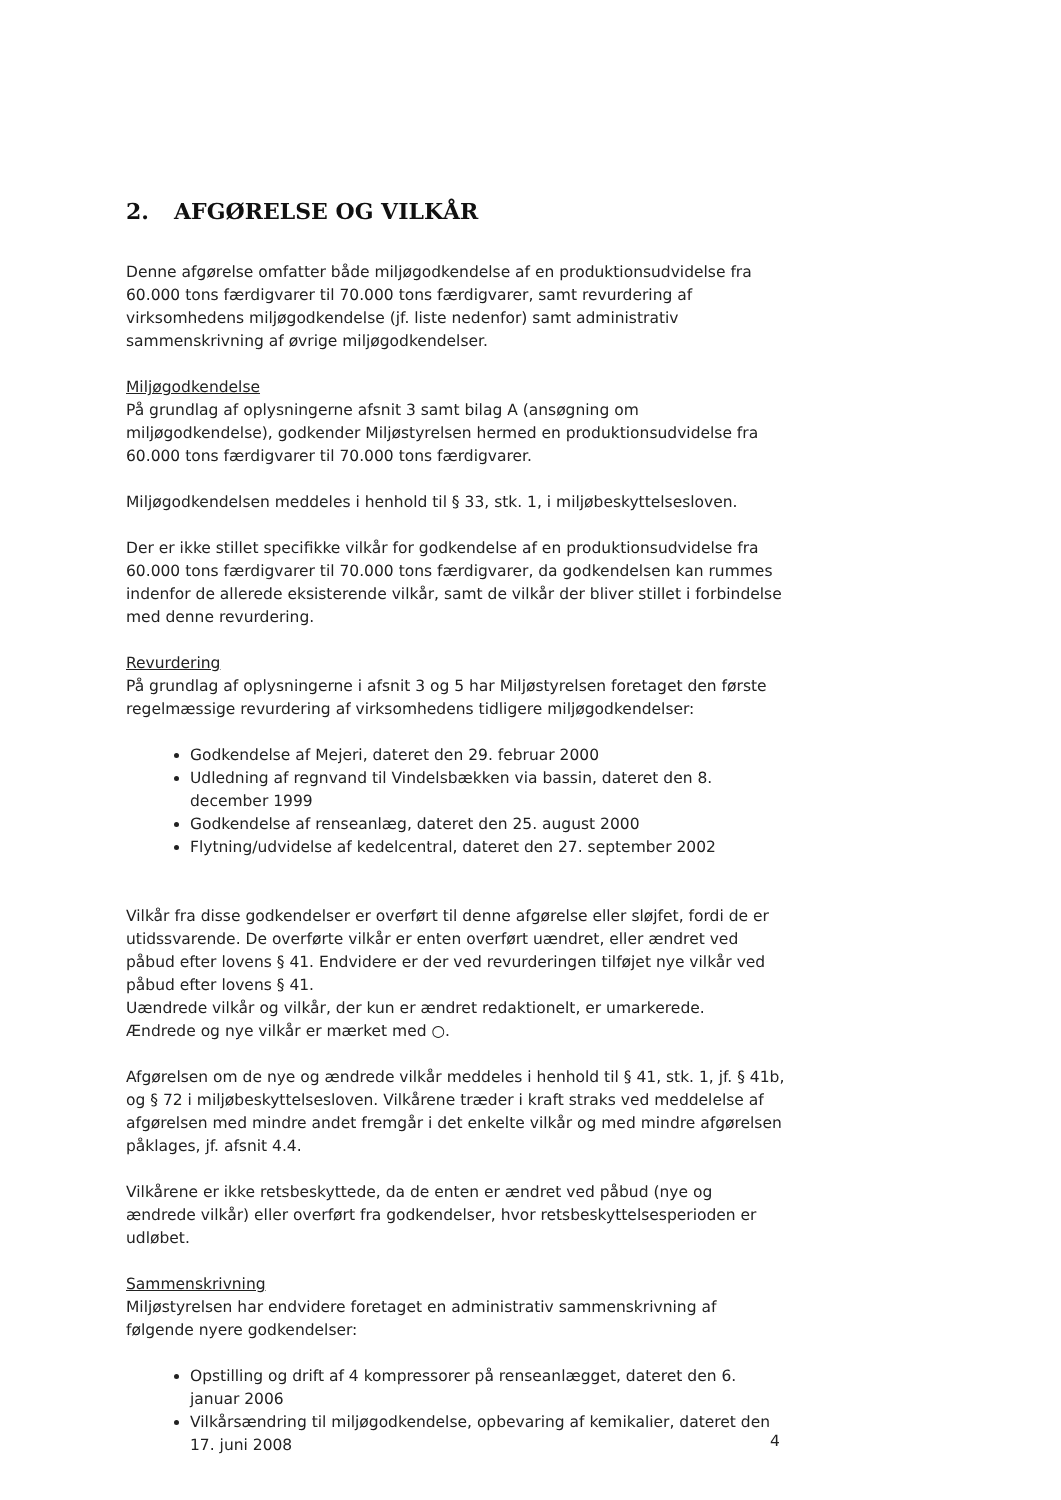2. AFGØRELSE OG VILKÅR
Denne afgørelse omfatter både miljøgodkendelse af en produktionsudvidelse fra 60.000 tons færdigvarer til 70.000 tons færdigvarer, samt revurdering af virksomhedens miljøgodkendelse (jf. liste nedenfor) samt administrativ sammenskrivning af øvrige miljøgodkendelser.
Miljøgodkendelse
På grundlag af oplysningerne afsnit 3 samt bilag A (ansøgning om miljøgodkendelse), godkender Miljøstyrelsen hermed en produktionsudvidelse fra 60.000 tons færdigvarer til 70.000 tons færdigvarer.
Miljøgodkendelsen meddeles i henhold til § 33, stk. 1, i miljøbeskyttelsesloven.
Der er ikke stillet specifikke vilkår for godkendelse af en produktionsudvidelse fra 60.000 tons færdigvarer til 70.000 tons færdigvarer, da godkendelsen kan rummes indenfor de allerede eksisterende vilkår, samt de vilkår der bliver stillet i forbindelse med denne revurdering.
Revurdering
På grundlag af oplysningerne i afsnit 3 og 5 har Miljøstyrelsen foretaget den første regelmæssige revurdering af virksomhedens tidligere miljøgodkendelser:
Godkendelse af Mejeri, dateret den 29. februar 2000
Udledning af regnvand til Vindelsbækken via bassin, dateret den 8. december 1999
Godkendelse af renseanlæg, dateret den 25. august 2000
Flytning/udvidelse af kedelcentral, dateret den 27. september 2002
Vilkår fra disse godkendelser er overført til denne afgørelse eller sløjfet, fordi de er utidssvarende. De overførte vilkår er enten overført uændret, eller ændret ved påbud efter lovens § 41. Endvidere er der ved revurderingen tilføjet nye vilkår ved påbud efter lovens § 41.
Uændrede vilkår og vilkår, der kun er ændret redaktionelt, er umarkerede.
Ændrede og nye vilkår er mærket med ○.
Afgørelsen om de nye og ændrede vilkår meddeles i henhold til § 41, stk. 1, jf. § 41b, og § 72 i miljøbeskyttelsesloven. Vilkårene træder i kraft straks ved meddelelse af afgørelsen med mindre andet fremgår i det enkelte vilkår og med mindre afgørelsen påklages, jf. afsnit 4.4.
Vilkårene er ikke retsbeskyttede, da de enten er ændret ved påbud (nye og ændrede vilkår) eller overført fra godkendelser, hvor retsbeskyttelsesperioden er udløbet.
Sammenskrivning
Miljøstyrelsen har endvidere foretaget en administrativ sammenskrivning af følgende nyere godkendelser:
Opstilling og drift af 4 kompressorer på renseanlægget, dateret den 6. januar 2006
Vilkårsændring til miljøgodkendelse, opbevaring af kemikalier, dateret den 17. juni 2008
4